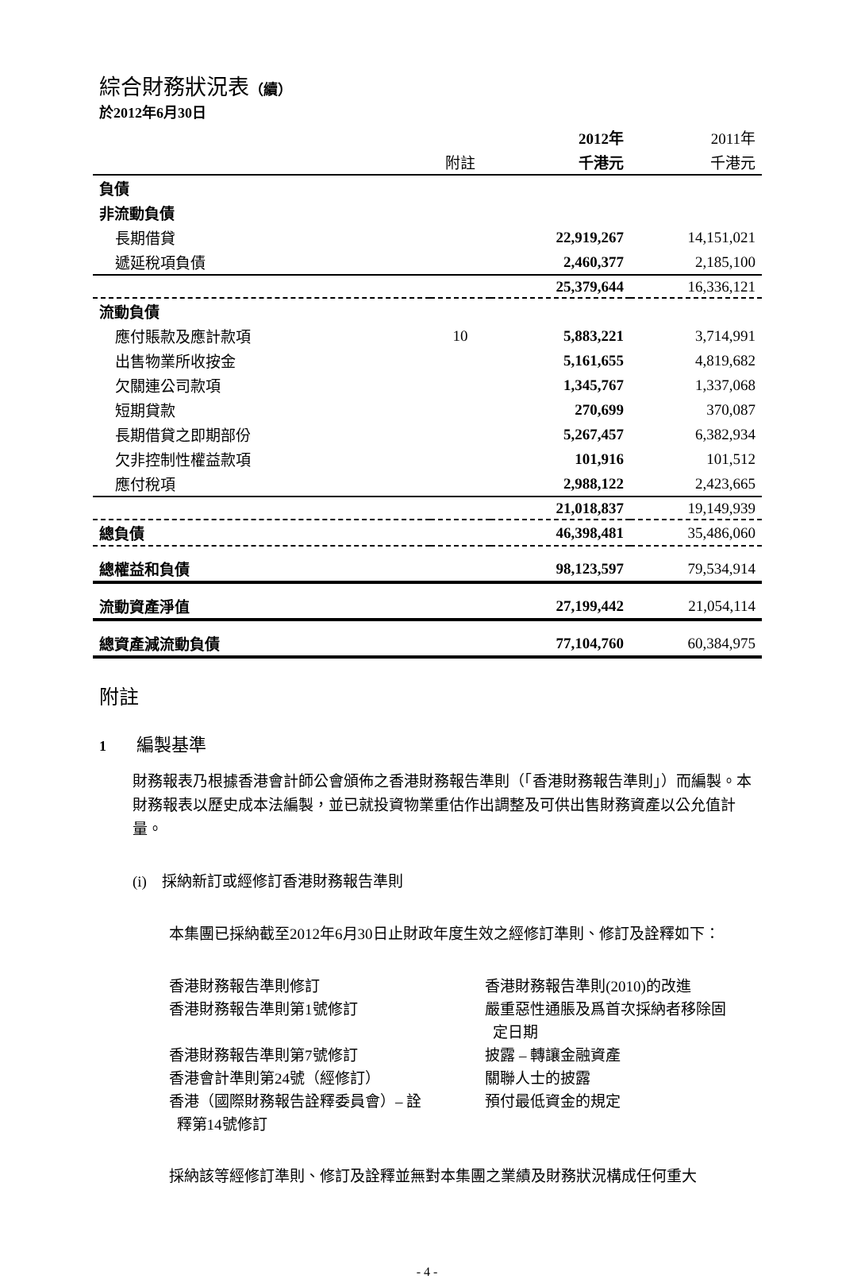綜合財務狀況表（續）
於2012年6月30日
| | | 2012年 | 2011年 |
| --- | --- | --- | --- |
| | 附註 | 千港元 | 千港元 |
| 負債 | | | |
| 非流動負債 | | | |
| 長期借貸 | | 22,919,267 | 14,151,021 |
| 遞延稅項負債 | | 2,460,377 | 2,185,100 |
| | | 25,379,644 | 16,336,121 |
| 流動負債 | | | |
| 應付賬款及應計款項 | 10 | 5,883,221 | 3,714,991 |
| 出售物業所收按金 | | 5,161,655 | 4,819,682 |
| 欠關連公司款項 | | 1,345,767 | 1,337,068 |
| 短期貸款 | | 270,699 | 370,087 |
| 長期借貸之即期部份 | | 5,267,457 | 6,382,934 |
| 欠非控制性權益款項 | | 101,916 | 101,512 |
| 應付稅項 | | 2,988,122 | 2,423,665 |
| | | 21,018,837 | 19,149,939 |
| 總負債 | | 46,398,481 | 35,486,060 |
| 總權益和負債 | | 98,123,597 | 79,534,914 |
| 流動資產淨值 | | 27,199,442 | 21,054,114 |
| 總資產減流動負債 | | 77,104,760 | 60,384,975 |
附註
1 編製基準
財務報表乃根據香港會計師公會頒佈之香港財務報告準則（「香港財務報告準則」）而編製。本財務報表以歷史成本法編製，並已就投資物業重估作出調整及可供出售財務資產以公允值計量。
(i) 採納新訂或經修訂香港財務報告準則
本集團已採納截至2012年6月30日止財政年度生效之經修訂準則、修訂及詮釋如下：
香港財務報告準則修訂 香港財務報告準則(2010)的改進
香港財務報告準則第1號修訂 嚴重惡性通脹及爲首次採納者移除固
定日期
香港財務報告準則第7號修訂 披露 – 轉讓金融資產
香港會計準則第24號（經修訂） 關聯人士的披露
香港（國際財務報告詮釋委員會）– 詮
釋第14號修訂 預付最低資金的規定
採納該等經修訂準則、修訂及詮釋並無對本集團之業績及財務狀況構成任何重大
- 4 -